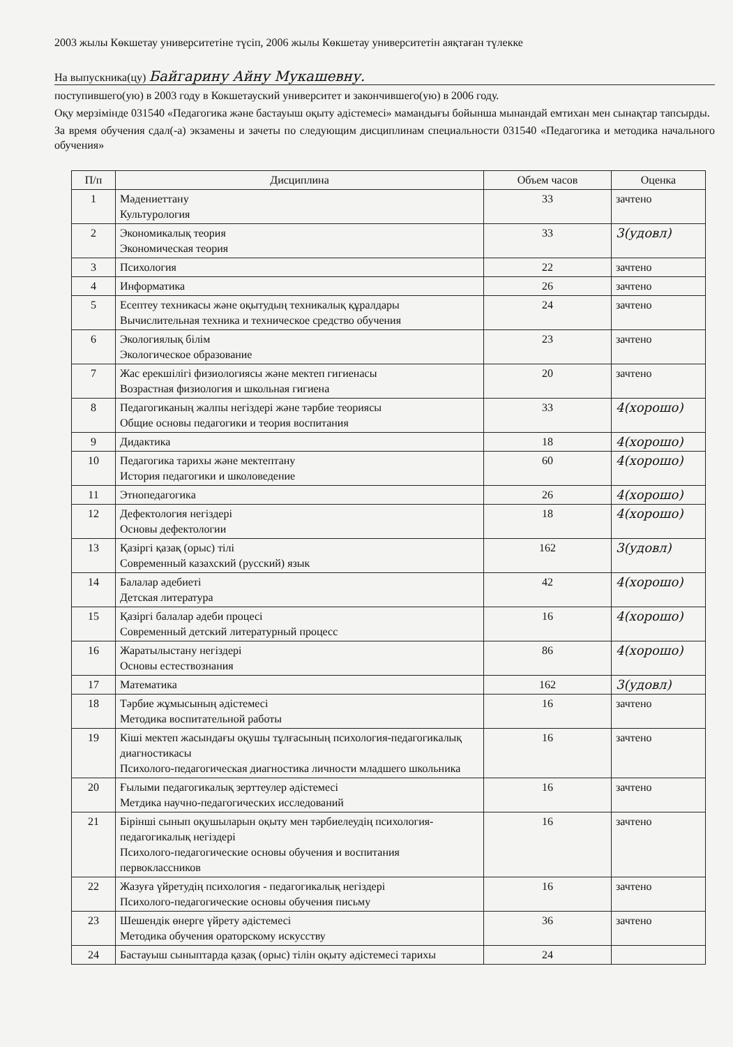2003 жылы Көкшетау университетіне түсіп, 2006 жылы Көкшетау университетін аяқтаған түлекке
На выпускника(цу) Байгарину Айну Мукашевну.
поступившего(ую) в 2003 году в Кокшетауский университет и закончившего(ую) в 2006 году.
Оқу мерзімінде 031540 «Педагогика және бастауыш оқыту әдістемесі» мамандығы бойынша мынандай емтихан мен сынақтар тапсырды.
За время обучения сдал(-а) экзамены и зачеты по следующим дисциплинам специальности 031540 «Педагогика и методика начального обучения»
| П/п | Дисциплина | Объем часов | Оценка |
| --- | --- | --- | --- |
| 1 | Мәдениеттану Культурология | 33 | зачтено |
| 2 | Экономикалық теория Экономическая теория | 33 | 3(удовл) |
| 3 | Психология | 22 | зачтено |
| 4 | Информатика | 26 | зачтено |
| 5 | Есептеу техникасы және оқытудың техникалық құралдары Вычислительная техника и техническое средство обучения | 24 | зачтено |
| 6 | Экологиялық білім Экологическое образование | 23 | зачтено |
| 7 | Жас ерекшілігі физиологиясы және мектеп гигиенасы Возрастная физиология и школьная гигиена | 20 | зачтено |
| 8 | Педагогиканың жалпы негіздері және тәрбие теориясы Общие основы педагогики и теория воспитания | 33 | 4(хорошо) |
| 9 | Дидактика | 18 | 4(хорошо) |
| 10 | Педагогика тарихы және мектептану История педагогики и школоведение | 60 | 4(хорошо) |
| 11 | Этнопедагогика | 26 | 4(хорошо) |
| 12 | Дефектология негіздері Основы дефектологии | 18 | 4(хорошо) |
| 13 | Қазіргі қазақ (орыс) тілі Современный казахский (русский) язык | 162 | 3(удовл) |
| 14 | Балалар әдебиеті Детская литература | 42 | 4(хорошо) |
| 15 | Қазіргі балалар әдеби процесі Современный детский литературный процесс | 16 | 4(хорошо) |
| 16 | Жаратылыстану негіздері Основы естествознания | 86 | 4(хорошо) |
| 17 | Математика | 162 | 3(удовл) |
| 18 | Тәрбие жұмысының әдістемесі Методика воспитательной работы | 16 | зачтено |
| 19 | Кіші мектеп жасындағы оқушы тұлғасының психология-педагогикалық диагностикасы Психолого-педагогическая диагностика личности младшего школьника | 16 | зачтено |
| 20 | Ғылыми педагогикалық зерттеулер әдістемесі Метдика научно-педагогических исследований | 16 | зачтено |
| 21 | Бірінші сынып оқушыларын оқыту мен тәрбиелеудің психология-педагогикалық негіздері Психолого-педагогические основы обучения и воспитания первоклассников | 16 | зачтено |
| 22 | Жазуға үйретудің психология - педагогикалық негіздері Психолого-педагогические основы обучения письму | 16 | зачтено |
| 23 | Шешендік өнерге үйрету әдістемесі Методика обучения ораторскому искусству | 36 | зачтено |
| 24 | Бастауыш сыныптарда қазақ (орыс) тілін оқыту әдістемесі тарихы | 24 | |